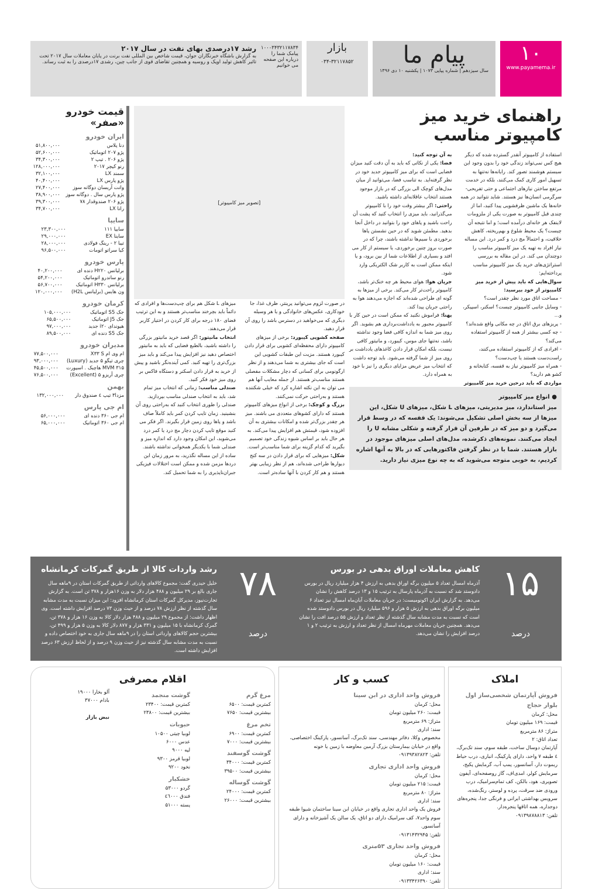۱۰
www.payamema.ir
پیام ما
سال سیزدهم | شماره پیاپی ۱۰۷۳ | یکشنبه ۱۰ دی ۱۳۹۶
بازار
۰۳۴-۳۲۱۱۷۸۵۲
۱۰۰۰۳۴۳۲۱۱۷۸۳۴
پیامک شما را درباره این صفحه می خوانیم
رشد ۱۷درصدی بهای نفت در سال ۲۰۱۷
به گزارش باشگاه خبرنگاران جوان، قیمت شاخص بین المللی نفت برنت در پایان معاملات سال ۲۰۱۷ تحت تاثیر کاهش تولید اوپک و روسیه و همچنین تقاضای قوی از جانب چین، رشدی ۱۷درصدی را به ثبت رساند.
راهنمای خرید میز کامپیوتر مناسب
استفاده از کامپیوتر آنقدر گسترده شده که دیگر هیچ کس نمی‌تواند زندگی خود را بدون وجود این سیستم هوشمند تصور کند. رایانه‌ها نه‌تنها به تسهیل امور کاری کمک می‌کنند، بلکه در خدمت مرتفع ساختن نیازهای اجتماعی و حتی تفریحی-سرگرمی انسان‌ها نیز هستند. شاید نتوانید در همه خانه‌ها یک ماشین ظرفشویی پیدا کنید، اما از چندی قبل کامپیوتر به صورت یکی از ملزومات لاینفک هر خانه‌ای درآمده است؛ و اما نتیجه آن چیست؟ یک محیط شلوغ و بهم‌ریخته، کاهش خلاقیت، و احتمالاً مچ درد و کمر درد. این مساله نیاز افراد به تهیه یک میز کامپیوتر مناسب را دوچندان می کند. در این مقاله به بررسی استراتژی‌های خرید یک میز کامپیوتر مناسب پرداخته‌ایم:
سوال‌هایی که باید پیش از خرید میز کامپیوتر از خود بپرسید:
- مساحت اتاق مورد نظر چقدر است؟
- وسایل جانبی کامپیوتر چیست؟ اسکنر، اسپیکر، و...
- پریزهای برق اتاق در چه مکانی واقع شده‌اند؟
- چه کسی بیشتر از همه از کامپیوتر استفاده می‌کند؟
- افرادی که از کامپیوتر استفاده می‌کنند، راست‌دست هستند یا چپ‌دست؟
- همراه میز کامپیوتر نیاز به قفسه، کتابخانه و کشو هم دارید؟
مواردی که باید درحین خرید میز کامپیوتر به آن توجه کنید:
فضا: یکی از نکاتی که باید به آن دقت کنید میزان فضایی است که برای میز کامپیوتر جدید خود در نظر گرفته‌اید. به تناسب فضا، می‌توانید از میان مدل‌های کوچک الی بزرگی که در بازار موجود هستند انتخاب عاقلانه‌ای داشته باشید.
راحتی: اگر بیشتر وقت خود را با کامپیوتر می‌گذرانید، باید میزی را انتخاب کنید که پشت آن راحت باشید و پاهای خود را بتوانید در داخل آنجا بدهید. مطمئن شوید که در حین نشستن پاها برخوردی با سیم‌ها نداشته باشند، چرا که در صورت بروز چنین برخوردی، یا سیستم از کار می افتد و بسیاری از اطلاعات شما از بین برود، و یا اینکه ممکن است به کاربر شک الکتریکی وارد شود.
جریان هوا: هوای محیط هر چه خنک‌تر باشد، کامپیوتر راحت‌تر کار می‌کند. برخی از میزها به گونه ای طراحی شده‌اند که اجازه می‌دهند هوا به راحتی جریان پیدا کند.
پهنا: فراموش نکنید که ممکن است در حین کار با کامپیوتر مجبور به یادداشت‌برداری هم بشوید. اگر روی میز شما به اندازه کافی فضا وجود نداشته باشد، نه‌تنها جای موس، کیبورد، و مانیتور کافی نیست، بلکه امکان قرار دادن کاغذهای یادداشت بر روی میز از شما گرفته می‌شود. باید توجه داشت که انتخاب میز عریض مزایای دیگری را نیز با خود به همراه دارد.
● انواع میز کامپیوتر
میز استاندارد، میز مدیریتی، میزهای L شکل، میزهای U شکل، این میزها از سه بخش اصلی تشکیل می‌شوند: یک قفسه که در وسط قرار می‌گیرد و دو میز که در طرفین آن قرار گرفته و شکلی مشابه U را ایجاد می‌کنند. نمونه‌های ذکرشده، مدل‌های اصلی میزهای موجود در بازار هستند. شما با در نظر گرفتن فاکتورهایی که در بالا به آنها اشاره کردیم، به خوبی متوجه می‌شوید که به چه نوع میزی نیاز دارید.
[تصویر میز کامپیوتر]
در صورت لزوم می‌توانید پرینتر، ظرف غذا، جا خودکاری، عکس‌های خانوادگی و یا هر وسیله دیگری که می‌خواهید در دسترس باشد را روی آن قرار دهید.
صفحه کشویی کیبورد: برخی از میزهای کامپیوتر دارای محفظه‌ای کشویی برای قرار دادن کیبورد هستند. مزیت این طبقات کشویی این است که جای بیشتری به شما می‌دهند و از نظر ارگونومی برای کسانی که دچار مشکلات مفصلی هستند مناسب‌تر هستند. از جمله معایب آنها هم می توان به این نکته اشاره کرد که خیلی شکننده هستند و به‌راحتی حرکت نمی‌کنند.
بزرگ و کوچک: برخی از انواع میزهای کامپیوتر هستند که دارای کشوهای متعددی می باشند. میز هر چقدر بزرگ‌تر شده و امکانات بیشتری به آن افزوده شود، قیمتش هم افزایش پیدا می‌کند. به هر حال باید بر اساس شیوه زندگی خود تصمیم بگیرید که کدام گزینه برای شما مناسب‌تر است.
شکل: میزهایی که برای قرار دادن در سه کنج دیوارها طراحی شده‌اند، هم از نظر زیبایی بهتر هستند و هم کار کردن با آنها ساده‌تر است. میزهای L شکل هم برای چپ‌دست‌ها و افرادی که دائماً باید بچرخند مناسب‌تر هستند و به این ترتیب فضای ۱۸۰ درجه برای کار کردن در اختیار کاربر قرار می‌دهند.
انتخاب مانیتور: اگر قصد خرید مانیتور بزرگی را داشته باشید، بالطبع فضایی که باید به مانیتور اختصاص دهید نیز افزایش پیدا می‌کند و باید میز بزرگ‌تری را تهیه کنید. کمی آینده‌نگر باشید و پیش از خرید به قرار دادن اسکنر و دستگاه فاکس بر روی میز خود فکر کنید.
صندلی مناسب: زمانی که انتخاب میز تمام شد، باید به انتخاب صندلی مناسب بپردازید. صندلی را طوری انتخاب کنید که به‌راحتی روی آن بنشینید. زمان تایپ کردن کمر باید کاملاً صاف باشد و پاها روی زمین قرار بگیرند. اگر فکر می کنید موقع تایپ کردن دچار مچ درد یا کمر درد می‌شوید، این امکان وجود دارد که اندازه میز و صندلی شما با یکدیگر همخوانی نداشته باشند. ساده از این مساله نگذرید، به مرور زمان این دردها مزمن شده و ممکن است اختلالات فیزیکی جبران‌ناپذیری را به شما تحمیل کند.
قیمت خودرو «صفر»
ایران خودرو
| دنا پلاس | ۵۱,۸۰۰,۰۰۰ |
| پژو ۲۰۷ اتوماتیک | ۵۲,۶۰۰,۰۰۰ |
| پژو ۲۰۶ . تیپ ۲ | ۳۴,۳۰۰,۰۰۰ |
| رنو کپچر ۲۰۱۷ | ۱۲۸,۰۰۰,۰۰۰ |
| سمند LX | ۳۲,۱۰۰,۰۰۰ |
| پژو پارس LX | ۴۰,۴۰۰,۰۰۰ |
| وانت آریسان دوگانه سوز | ۲۷,۴۰۰,۰۰۰ |
| پژو پارس سال . دوگانه سوز | ۳۸,۹۰۰,۰۰۰ |
| پژو ۲۰۶ صندوقدار ۷۸ | ۳۹,۳۰۰,۰۰۰ |
| رانا LX | ۳۴,۷۰۰,۰۰۰ |
سایپا
| سایپا ۱۱۱ | ۲۳,۳۰۰,۰۰۰ |
| ساینا EX | ۲۹,۰۰۰,۰۰۰ |
| تیبا ۲ - رینگ فولادی | ۲۸,۰۰۰,۰۰۰ |
| کیا سراتو اتومات | ۹۶,۵۰۰,۰۰۰ |
پارس خودرو
| برلیانس H۲۲۰ دنده ای | ۴۰,۲۰۰,۰۰۰ |
| رنو ساندرو اتوماتیک | ۵۴,۲۰۰,۰۰۰ |
| برلیانس H۳۳۰ اتوماتیک | ۵۶,۷۰۰,۰۰۰ |
| ون هایس (برلیانس H2L) | ۱۲۰,۰۰۰,۰۰۰ |
کرمان خودرو
| جک S5 اتوماتیک | ۱۰۵,۰۰۰,۰۰۰ |
| جک J5 اتوماتیک | ۶۵,۵۰۰,۰۰۰ |
| هیوندای i۲۰ جدید | ۹۷,۰۰۰,۰۰۰ |
| جک S5 دنده ای | ۸۹,۵۰۰,۰۰۰ |
مدیران خودرو
| ام وی ام X۳۳ S | ۷۷,۵۰۰,۰۰۰ |
| چری تیگو ۵ جدید (Luxury) | ۹۳,۰۰۰,۰۰۰ |
| MVM ۳۱۵ هاچبک . اسپورت | ۴۵,۵۰۰,۰۰۰ |
| چری آریزو ۵ (Excellent) | ۷۶,۵۰۰,۰۰۰ |
بهمن
| مزدا۳ تیپ ٤ صندوق دار | ۱۳۲,۰۰۰,۰۰۰ |
ام جی پارس
| ام جی ۳۶۰ دنده ای | ۵۶,۰۰۰,۰۰۰ |
| ام جی ۳۶۰ اتوماتیک | ۶۵,۰۰۰,۰۰۰ |
۱۵
درصد
کاهش معاملات اوراق بدهی در بورس
آذرماه امسال تعداد ۵ میلیون برگه اوراق بدهی به ارزش ۴ هزار میلیارد ریال در بورس دادوستد شد که نسبت به آذرماه پارسال به ترتیب ۱۵ و ۱۳ درصد کاهش را نشان می‌دهد. به گزارش ایران اکونومیست: در جریان معاملات آبان‌ماه امسال نیز تعداد ۶ میلیون برگه اوراق بدهی به ارزش ۵ هزار و ۵۹۶ میلیارد ریال در بورس دادوستد شده است که نسبت به مدت مشابه سال گذشته از نظر تعداد و ارزش ۵۵ درصد افت را نشان می‌دهد. همچنین جریان معاملات مهرماه امسال از نظر تعداد و ارزش به ترتیب ۲ و ۱ درصد افزایش را نشان می‌دهد.
۷۸
درصد
رشد واردات کالا از طریق گمرکات کرمانشاه
خلیل حیدری گفت: مجموع کالاهای وارداتی از طریق گمرکات استان در ۹ماهه سال جاری بالغ بر ۲۹ میلیون و ۴۸۸ هزار دلار به وزن ۱۶هزار و ۳۷۸ تن است. به گزارش تجارت‌نیوز، مدیرکل گمرکات استان کرمانشاه افزود: این میزان نسبت به مدت مشابه سال گذشته از نظر ارزش ۷۸ درصد و از حیث وزن ۷۳ درصد افزایش داشته است. وی اظهار داشت: از مجموع ۲۹ میلیون و ۴۸۸ هزار دلار کالا به وزن ۱۶ هزار و ۳۷۸ تن، گمرک کرمانشاه با ۱۵ میلیون و ۳۳۱ هزار و ۸۷۷ دلار کالا به وزن ۵ هزار و ۴۹۹ تن، بیشترین حجم کالاهای وارداتی استان را در ۹ماهه سال جاری به خود اختصاص داده و نسبت به مدت مشابه سال گذشته نیز از حیث وزن ۹ درصد و از لحاظ ارزش ۶۳ درصد افزایش داشته است.
املاک
فروش آپارتمان شخصی‌ساز اول بلوار حجاج
محل: کرمان
قیمت: ۱۶۹ میلیون تومان
متراژ: ۸۶ مترمربع
تعداد اتاق: ۲
آپارتمان دوسال ساخت، طبقه سوم، سند تک‌برگ، ٤ طبقه ۷ واحد، دارای پارکینگ، انباری، درب حیاط ریموت دار، آسانسور، پمپ آب، گرمایش پکیج، سرمایش کولر، امدی‌اف، گاز روصفحه‌ای، آیفون تصویری، هود، بالکن، کف تمام‌سرامیک، درب ورودی ضد سرقت، پرده و لوستر، رنگ‌شده، سرویس بهداشتی ایرانی و فرنگی جدا، پنجره‌های دوجداره، همه اتاقها پنجره‌دار.
تلفن: ۰۹۱۳۹۸۷۸۸۱۳
کسب و کار
فروش واحد اداری در ابن سینا
محل: کرمان
قیمت: ۲۶۰ میلیون تومان
متراژ: ۶۹ مترمربع
سند: اداری
مخصوص وکلا، دفاتر مهندسی، سند تک‌برگ، آسانسور، پارکینگ اختصاصی، واقع در خیابان بیمارستان بزرگ آرمین معاوضه با زمین یا خونه
تلفن: ۰۹۱۳۹۳۸۲۸۲۳
فروش واحد اداری تجاری
محل: کرمان
قیمت: ۲۱۵ میلیون تومان
متراژ: ۸۰ مترمربع
سند: اداری
فروش یک واحد اداری تجاری واقع در خیابان ابن سینا ساختمان شیوا طبقه سوم واحد۷، کف سرامیک دارای دو اتاق، یک سالن یک آشپزخانه و دارای آسانسور.
تلفن: ۰۹۱۳۱۴۳۲۹۴۵
فروش واحد تجاری ۵۳متری
محل: کرمان
قیمت: ۱۶۰ میلیون تومان
سند: اداری
تلفن: ۰۹۱۳۳۴۲۶۳۹۰
اقلام مصرفی
مرغ گرم
کمترین قیمت: ۶۵۰۰
بیشترین قیمت: ۷۶۵۰
تخم مرغ
کمترین قیمت: ۶۹۰۰
بیشترین قیمت: ۷۰۰۰
گوشت گوسفند
کمترین قیمت: ۳۴۰۰۰
بیشترین قیمت: ۳۹۵۰۰
گوشت گوساله
کمترین قیمت: ۲۴۰۰۰
بیشترین قیمت: ۲۶۰۰۰
گوشت منجمد
کمترین قیمت: ۲۳۴۰۰
بیشترین قیمت: ۲۳۸۰۰
حبوبات
لوبیا چیتی ۱۰۵۰۰
عدس ۶۰۰۰
لپه ۹۰۰۰
لوبیا قرمز ۹۳۰۰
نخود ۹۲۰۰
خشکبار
گردو ۵۳۰۰۰
فندق ٤٦٠۰۰
پسته ۵۱۰۰۰
آلو بخارا ۱۹۰۰۰
بادام ۳۷۰۰۰
نبض بازار